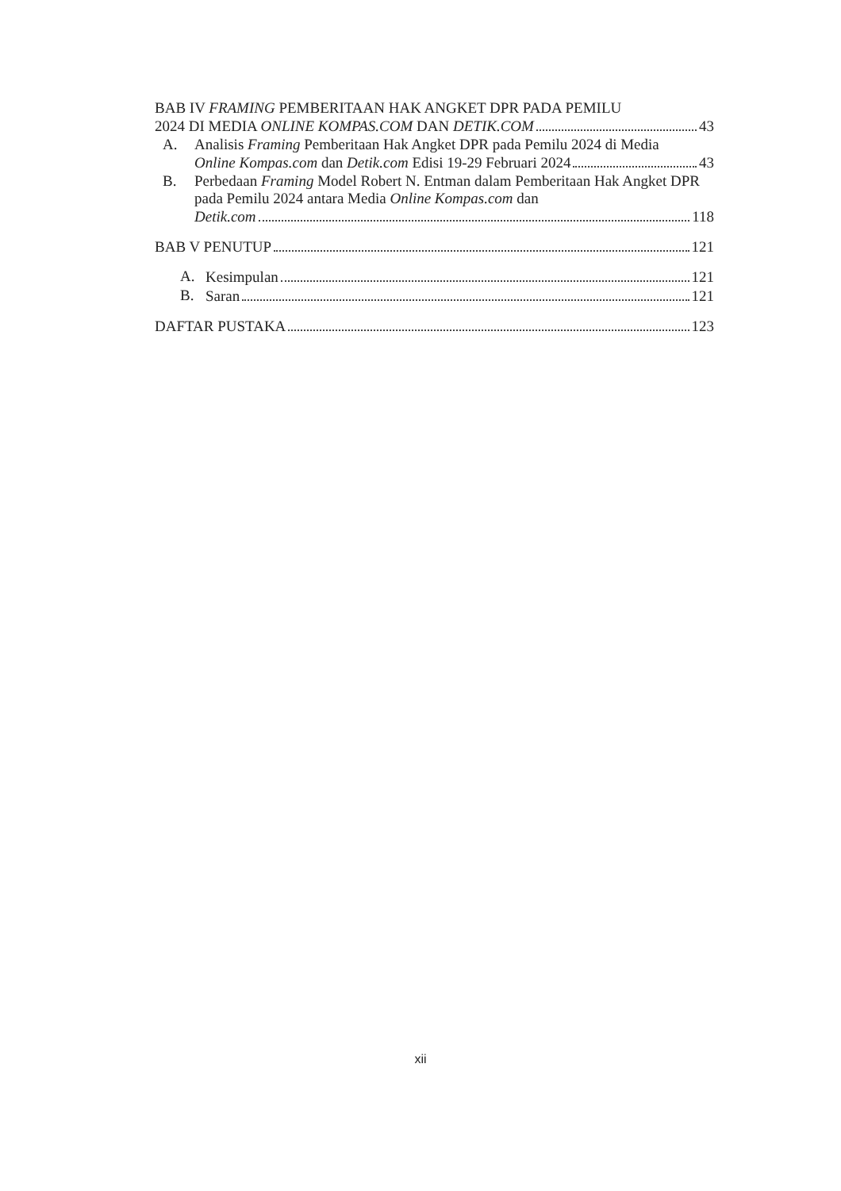BAB IV FRAMING PEMBERITAAN HAK ANGKET DPR PADA PEMILU
2024 DI MEDIA ONLINE KOMPAS.COM DAN DETIK.COM 43
A. Analisis Framing Pemberitaan Hak Angket DPR pada Pemilu 2024 di Media
Online Kompas.com dan Detik.com Edisi 19-29 Februari 2024 43
B. Perbedaan Framing Model Robert N. Entman dalam Pemberitaan Hak Angket DPR pada Pemilu 2024 antara Media Online Kompas.com dan
Detik.com 118
BAB V PENUTUP 121
A.
Kesimpulan 121
B.
Saran 121
DAFTAR PUSTAKA 123
xii